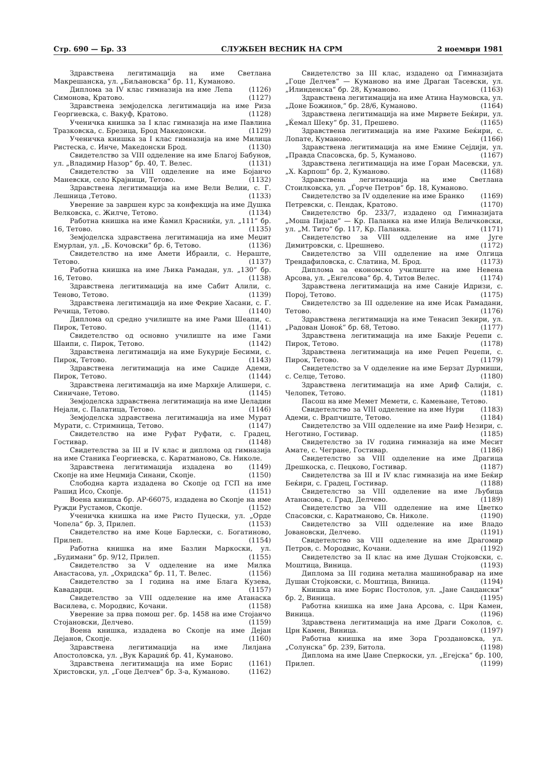Стр. 690 — Бр. 33 СЛУЖБЕН ВЕСНИК НА СРМ 2 ноември 1981
Здравствена легитимација на име Светлана Макрешанска, ул. „Биљановска“ бр. 11, Куманово. (1126)
Диплома за IV клас гимназија на име Лепа Симонова, Кратово. (1127)
Здравствена земјоделска легитимација на име Риза Георгиевска, с. Вакуф, Кратово. (1128)
Ученичка книшка за I клас гимназија на име Павлина Тразковска, с. Брезица, Брод Македонски. (1129)
Ученичка книшка за I клас гимназија на име Милица Ристеска, с. Инче, Македонски Брод. (1130)
Свидетелство за VIII одделение на име Благој Бабунов, ул. „Владимир Назор“ бр. 40, Т. Велес. (1131)
Свидетелство за VIII одделение на име Бојанчо Маневски, село Крајници, Тетово. (1132)
Здравствена легитимација на име Вели Велии, с. Г. Лешница ,Тетово. (1133)
Уверение за завршен курс за конфекција на име Душка Велковска, с. Жилче, Тетово. (1134)
Работна книшка на име Ќамил Красниќи, ул. „111“ бр. 16, Тетово. (1135)
Земјоделска здравствена легитимација на име Меџит Емурлаи, ул. „Б. Кочовски“ бр. 6, Тетово. (1136)
Свидетелство на име Амети Ибраили, с. Нераште, Тетово. (1137)
Работна книшка на име Љика Рамадан, ул. „130“ бр. 16, Тетово. (1138)
Здравствена легитимација на име Сабит Алили, с. Теново, Тетово. (1139)
Здравствена легитимација на име Фекрие Хасани, с. Г. Речица, Тетово. (1140)
Диплома од средно училиште на име Рами Шеапи, с. Пирок, Тетово. (1141)
Свидетелство од основно училиште на име Гами Шаипи, с. Пирок, Тетово. (1142)
Здравствена легитимација на име Букурије Бесими, с. Пирок, Тетово. (1143)
Здравствена легитимација на име Саџиде Адеми, Пирок, Тетово. (1144)
Здравствена легитимација на име Мархије Алишери, с. Синичане, Тетово. (1145)
Земјоделска здравствена легитимација на име Џеладин Нејали, с. Палатица, Тетово. (1146)
Земјоделска здравствена легитимација на име Мурат Мурати, с. Стримница, Тетово. (1147)
Свидетелство на име Руфат Руфати, с. Градец, Гостивар. (1148)
Свидетелства за III и IV клас и диплома од гимназија на име Станика Георгиевска, с. Каратманово, Св. Николе. (1149)
Здравствена легитимација издадена во Скопје на име Неџмија Синани, Скопје. (1150)
Слободна карта издадена во Скопје од ГСП на име Рашид Исо, Скопје. (1151)
Воена книшка бр. АР-66075, издадена во Скопје на име Ружди Рустамов, Скопје. (1152)
Ученичка книшка на име Ристо Пуцески, ул. „Орде Чопела“ бр. 3, Прилеп. (1153)
Свидетелство на име Коце Барлески, с. Богатиново, Прилеп. (1154)
Работна книшка на име Базлин Маркоски, ул. „Будимани“ бр. 9/12, Прилеп. (1155)
Свидетелство за V одделение на име Милка Анастасова, ул. „Охридска“ бр. 11, Т. Велес. (1156)
Свидетелство за I година на име Блага Кузева, Кавадарци. (1157)
Свидетелство за VIII одделение на име Атанаска Василева, с. Мородвис, Кочани. (1158)
Уверение за прва помош рег. бр. 1458 на име Стојанчо Стојановски, Делчево. (1159)
Воена книшка, издадена во Скопје на име Дејан Дејанов, Скопје. (1160)
Здравствена легитимација на име Лилјана Апостоловска, ул. „Вук Караџиќ бр. 41, Куманово. (1161)
Здравствена легитимација на име Борис Христовски, ул. „Гоце Делчев“ бр. 3-а, Куманово. (1162)
Свидетелство за III клас, издадено од Гимназијата „Гоце Делчев“ — Куманово на име Драган Тасевски, ул. „Илинденска“ бр. 28, Куманово. (1163)
Здравствена легитимација на име Атина Наумовска, ул. „Доне Божинов,“ бр. 28/6, Куманово. (1164)
Здравствена легитимација на име Мирвете Беќири, ул. „Ќемал Шеку“ бр. 31, Прешево. (1165)
Здравствена легитимација на име Рахиме Беќири, с. Лопате, Куманово. (1166)
Здравствена легитимација на име Емине Сејдији, ул. „Правда Спасовска, бр. 5, Куманово. (1167)
Здравствена легитимација на име Горан Масевски, ул. „Х. Карпош“ бр. 2, Куманово. (1168)
Здравствена легитимација на име Светлана Стоилковска, ул. „Ѓорче Петров“ бр. 18, Куманово. (1169)
Свидетелство за IV одделение на име Бранко Петревски, с. Пендак, Кратово. (1170)
Свидетелство бр. 233/7, издадено од Гимназијата „Моша Пијаде“ — Кр. Паланка на име Илија Величковски, ул. „М. Тито“ бр. 117, Кр. Паланка. (1171)
Свидетелство за VIII одделение на име Југе Димитровски, с. Црешнево. (1172)
Свидетелство за VIII одделение на име Олгица Трендафиловска, с. Слатина, М. Брод. (1173)
Диплома за економско училиште на име Невена Арсова, ул. „Енгелсова“ бр. 4, Титов Велес. (1174)
Здравствена легитимација на име Саније Идризи, с. Порој, Тетово. (1175)
Свидетелство за III одделение на име Исак Рамадани, Тетово. (1176)
Здравствена легитимација на име Тенасип Зекири, ул. „Радован Џоноќ“ бр. 68, Тетово. (1177)
Здравствена легитимација на име Бакије Реџепи с. Пирок, Тетово. (1178)
Здравствена легитимација на име Реџеп Реџепи, с. Пирок, Тетово. (1179)
Свидетелство за V одделение на име Берзат Дурмиши, с. Селце, Тетово. (1180)
Здравствена легитимација на име Ариф Салији, с. Челопек, Тетово. (1181)
Пасош на име Мемет Мемети, с. Камењане, Тетово. (1183)
Свидетелство за VIII одделение на име Нури Адеми, с. Врапчиште, Тетово. (1184)
Свидетелство за VIII одделение на име Раиф Незири, с. Неготино, Гостивар. (1185)
Свидетелство за IV година гимназија на име Месит Амате, с. Чегране, Гостивар. (1186)
Свидетелство за VIII одделение на име Драгица Дрешкоска, с. Пецково, Гостивар. (1187)
Свидетелства за III и IV клас гимназија на име Беќир Беќири, с. Градец, Гостивар. (1188)
Свидетелство за VIII одделение на име Љубица Атанасова, с. Град, Делчево. (1189)
Свидетелство за VIII одделение на име Цветко Спасовски, с. Каратманово, Св. Николе. (1190)
Свидетелство за VIII одделение на име Владо Јовановски, Делчево. (1191)
Свидетелство за VIII одделение на име Драгомир Петров, с. Мородвис, Кочани. (1192)
Свидетелство за II клас на име Душан Стојковски, с. Моштица, Виница. (1193)
Диплома за III година метална машинобравар на име Душан Стојковски, с. Моштица, Виница. (1194)
Книшка на име Борис Постолов, ул. „Јане Сандански“ бр. 2, Виница. (1195)
Работна книшка на име Јана Арсова, с. Црн Камен, Виница. (1196)
Здравствена легитимација на име Драги Соколов, с. Црн Камен, Виница. (1197)
Работна книшка на име Зора Гроздановска, ул. „Солунска“ бр. 239, Битола. (1198)
Диплома на име Џане Сперкоски, ул. „Егејска“ бр. 100, Прилеп. (1199)